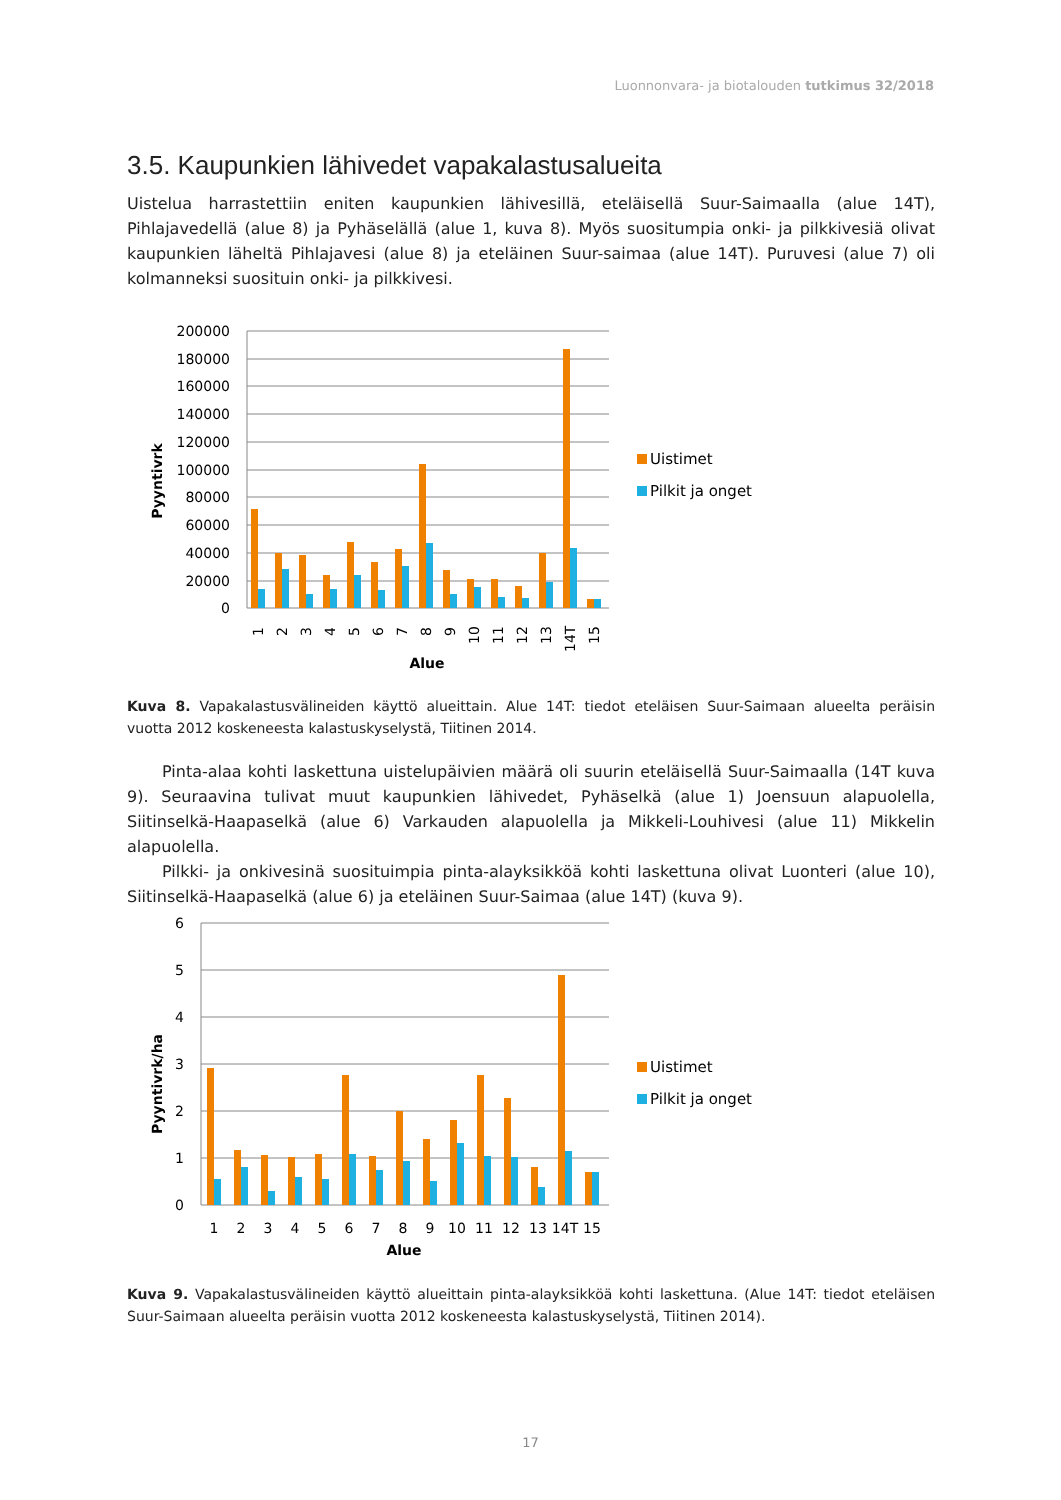Luonnonvara- ja biotalouden tutkimus 32/2018
3.5. Kaupunkien lähivedet vapakalastusalueita
Uistelua harrastettiin eniten kaupunkien lähivesillä, eteläisellä Suur-Saimaalla (alue 14T), Pihlajavedellä (alue 8) ja Pyhäselällä (alue 1, kuva 8). Myös suositumpia onki- ja pilkkivesiä olivat kaupunkien läheltä Pihlajavesi (alue 8) ja eteläinen Suur-saimaa (alue 14T). Puruvesi (alue 7) oli kolmanneksi suosituin onki- ja pilkkivesi.
Pyyntivrk
200000
180000
160000
140000
120000
100000
80000
60000
40000
20000
0
1
2
3
4
5
6
7
8
9
10
11
12
13
14T
15
Alue
Uistimet
Pilkit ja onget
Kuva 8. Vapakalastusvälineiden käyttö alueittain. Alue 14T: tiedot eteläisen Suur-Saimaan alueelta peräisin vuotta 2012 koskeneesta kalastuskyselystä, Tiitinen 2014.
Pinta-alaa kohti laskettuna uistelupäivien määrä oli suurin eteläisellä Suur-Saimaalla (14T kuva 9). Seuraavina tulivat muut kaupunkien lähivedet, Pyhäselkä (alue 1) Joensuun alapuolella, Siitinselkä-Haapaselkä (alue 6) Varkauden alapuolella ja Mikkeli-Louhivesi (alue 11) Mikkelin alapuolella.
Pilkki- ja onkivesinä suosituimpia pinta-alayksikköä kohti laskettuna olivat Luonteri (alue 10), Siitinselkä-Haapaselkä (alue 6) ja eteläinen Suur-Saimaa (alue 14T) (kuva 9).
Pyyntivrk/ha
6
5
4
3
2
1
0
1
2
3
4
5
6
7
8
9
10
11
12
13
14T
15
Alue
Uistimet
Pilkit ja onget
Kuva 9. Vapakalastusvälineiden käyttö alueittain pinta-alayksikköä kohti laskettuna. (Alue 14T: tiedot eteläisen Suur-Saimaan alueelta peräisin vuotta 2012 koskeneesta kalastuskyselystä, Tiitinen 2014).
17